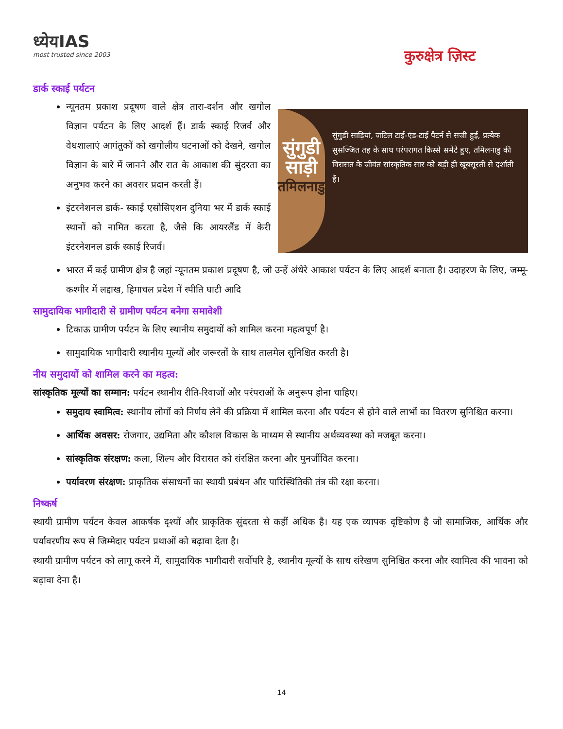ध्येयIAS
most trusted since 2003
कुरुक्षेत्र ज़िस्ट
डार्क स्काई पर्यटन
न्यूनतम प्रकाश प्रदूषण वाले क्षेत्र तारा-दर्शन और खगोल विज्ञान पर्यटन के लिए आदर्श हैं। डार्क स्काई रिजर्व और वेधशालाएं आगंतुकों को खगोलीय घटनाओं को देखने, खगोल विज्ञान के बारे में जानने और रात के आकाश की सुंदरता का अनुभव करने का अवसर प्रदान करती हैं।
इंटरनेशनल डार्क- स्काई एसोसिएशन दुनिया भर में डार्क स्काई स्थानों को नामित करता है, जैसे कि आयरलैंड में केरी इंटरनेशनल डार्क स्काई रिजर्व।
सुंगुडी साड़ी
तमिलनाडु
सुंगुडी साड़ियां, जटिल टाई-एंड-टाई पैटर्न से सजी हुई, प्रत्येक सुसज्जित तह के साथ परंपरागत किस्से समेटे हुए, तमिलनाडु की विरासत के जीवंत सांस्कृतिक सार को बड़ी ही खूबसूरती से दर्शाती हैं।
भारत में कई ग्रामीण क्षेत्र है जहां न्यूनतम प्रकाश प्रदूषण है, जो उन्हें अंधेरे आकाश पर्यटन के लिए आदर्श बनाता है। उदाहरण के लिए, जम्मू-कश्मीर में लद्दाख, हिमाचल प्रदेश में स्पीति घाटी आदि
सामुदायिक भागीदारी से ग्रामीण पर्यटन बनेगा समावेशी
टिकाऊ ग्रामीण पर्यटन के लिए स्थानीय समुदायों को शामिल करना महत्वपूर्ण है।
सामुदायिक भागीदारी स्थानीय मूल्यों और जरूरतों के साथ तालमेल सुनिश्चित करती है।
नीय समुदायों को शामिल करने का महत्व:
सांस्कृतिक मूल्यों का सम्मान: पर्यटन स्थानीय रीति-रिवाजों और परंपराओं के अनुरूप होना चाहिए।
समुदाय स्वामित्व: स्थानीय लोगों को निर्णय लेने की प्रक्रिया में शामिल करना और पर्यटन से होने वाले लाभों का वितरण सुनिश्चित करना।
आर्थिक अवसर: रोजगार, उद्यमिता और कौशल विकास के माध्यम से स्थानीय अर्थव्यवस्था को मजबूत करना।
सांस्कृतिक संरक्षण: कला, शिल्प और विरासत को संरक्षित करना और पुनर्जीवित करना।
पर्यावरण संरक्षण: प्राकृतिक संसाधनों का स्थायी प्रबंधन और पारिस्थितिकी तंत्र की रक्षा करना।
निष्कर्ष
स्थायी ग्रामीण पर्यटन केवल आकर्षक दृश्यों और प्राकृतिक सुंदरता से कहीं अधिक है। यह एक व्यापक दृष्टिकोण है जो सामाजिक, आर्थिक और पर्यावरणीय रूप से जिम्मेदार पर्यटन प्रथाओं को बढ़ावा देता है।
स्थायी ग्रामीण पर्यटन को लागू करने में, सामुदायिक भागीदारी सर्वोपरि है, स्थानीय मूल्यों के साथ संरेखण सुनिश्चित करना और स्वामित्व की भावना को बढ़ावा देना है।
14